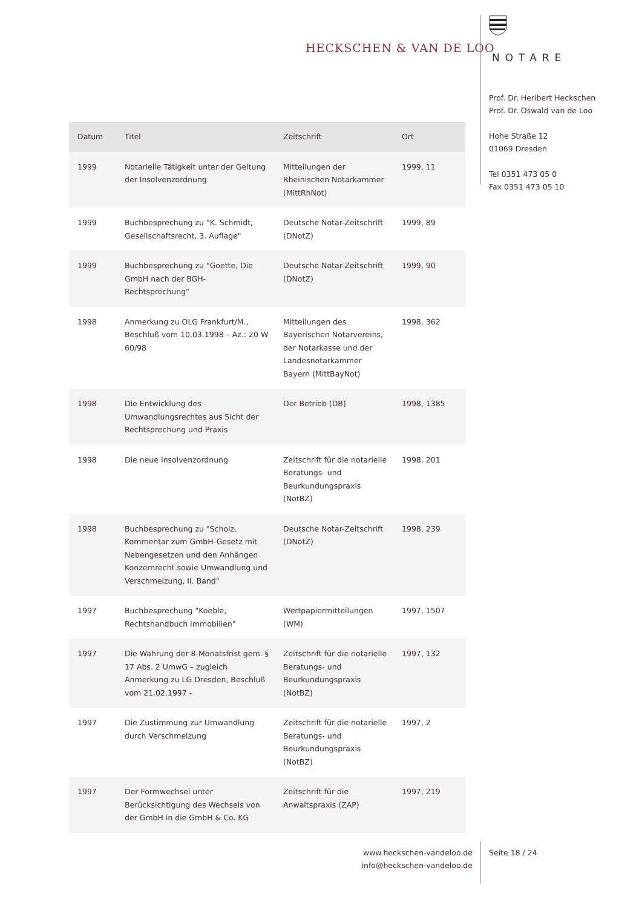HECKSCHEN & VAN DE LOO
NOTARE
Prof. Dr. Heribert Heckschen
Prof. Dr. Oswald van de Loo
Hohe Straße 12
01069 Dresden
Tel 0351 473 05 0
Fax 0351 473 05 10
| Datum | Titel | Zeitschrift | Ort |
| --- | --- | --- | --- |
| 1999 | Notarielle Tätigkeit unter der Geltung der Insolvenzordnung | Mitteilungen der Rheinischen Notarkammer (MittRhNot) | 1999, 11 |
| 1999 | Buchbesprechung zu "K. Schmidt, Gesellschaftsrecht, 3. Auflage" | Deutsche Notar-Zeitschrift (DNotZ) | 1999, 89 |
| 1999 | Buchbesprechung zu "Goette, Die GmbH nach der BGH-Rechtsprechung" | Deutsche Notar-Zeitschrift (DNotZ) | 1999, 90 |
| 1998 | Anmerkung zu OLG Frankfurt/M., Beschluß vom 10.03.1998 – Az.: 20 W 60/98 | Mitteilungen des Bayerischen Notarvereins, der Notarkasse und der Landesnotarkammer Bayern (MittBayNot) | 1998, 362 |
| 1998 | Die Entwicklung des Umwandlungsrechtes aus Sicht der Rechtsprechung und Praxis | Der Betrieb (DB) | 1998, 1385 |
| 1998 | Die neue Insolvenzordnung | Zeitschrift für die notarielle Beratungs- und Beurkundungspraxis (NotBZ) | 1998, 201 |
| 1998 | Buchbesprechung zu "Scholz, Kommentar zum GmbH-Gesetz mit Nebengesetzen und den Anhängen Konzernrecht sowie Umwandlung und Verschmelzung, II. Band" | Deutsche Notar-Zeitschrift (DNotZ) | 1998, 239 |
| 1997 | Buchbesprechung "Koeble, Rechtshandbuch Immobilien" | Wertpapiermitteilungen (WM) | 1997, 1507 |
| 1997 | Die Wahrung der 8-Monatsfrist gem. § 17 Abs. 2 UmwG – zugleich Anmerkung zu LG Dresden, Beschluß vom 21.02.1997 - | Zeitschrift für die notarielle Beratungs- und Beurkundungspraxis (NotBZ) | 1997, 132 |
| 1997 | Die Zustimmung zur Umwandlung durch Verschmelzung | Zeitschrift für die notarielle Beratungs- und Beurkundungspraxis (NotBZ) | 1997, 2 |
| 1997 | Der Formwechsel unter Berücksichtigung des Wechsels von der GmbH in die GmbH & Co. KG | Zeitschrift für die Anwaltspraxis (ZAP) | 1997, 219 |
www.heckschen-vandeloo.de
info@heckschen-vandeloo.de
Seite 18 / 24